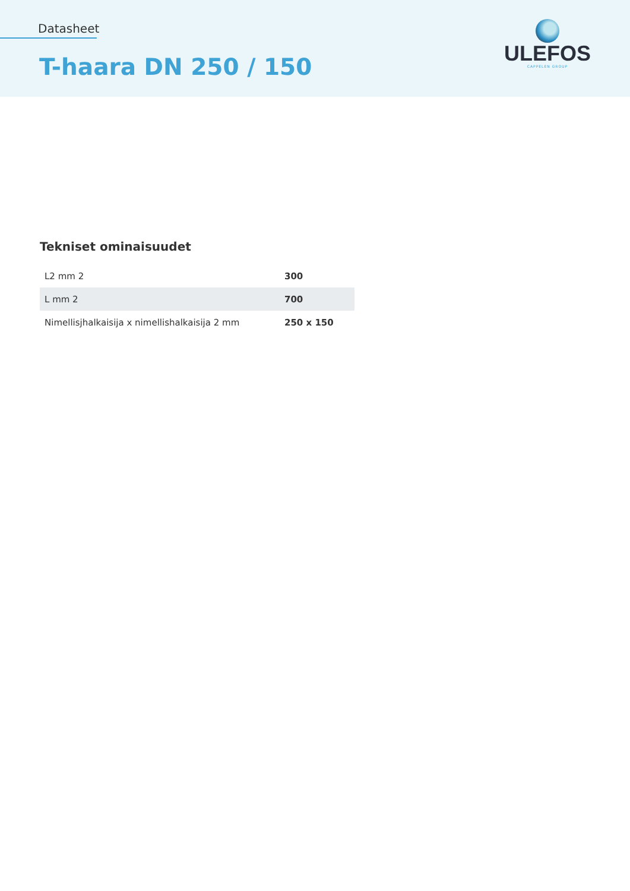Datasheet
T-haara DN 250 / 150
ULEFOS
CAPPELEN GROUP
Tekniset ominaisuudet
| L2 mm 2 | 300 |
| L mm 2 | 700 |
| Nimellisjhalkaisija x nimellishalkaisija 2 mm | 250 x 150 |